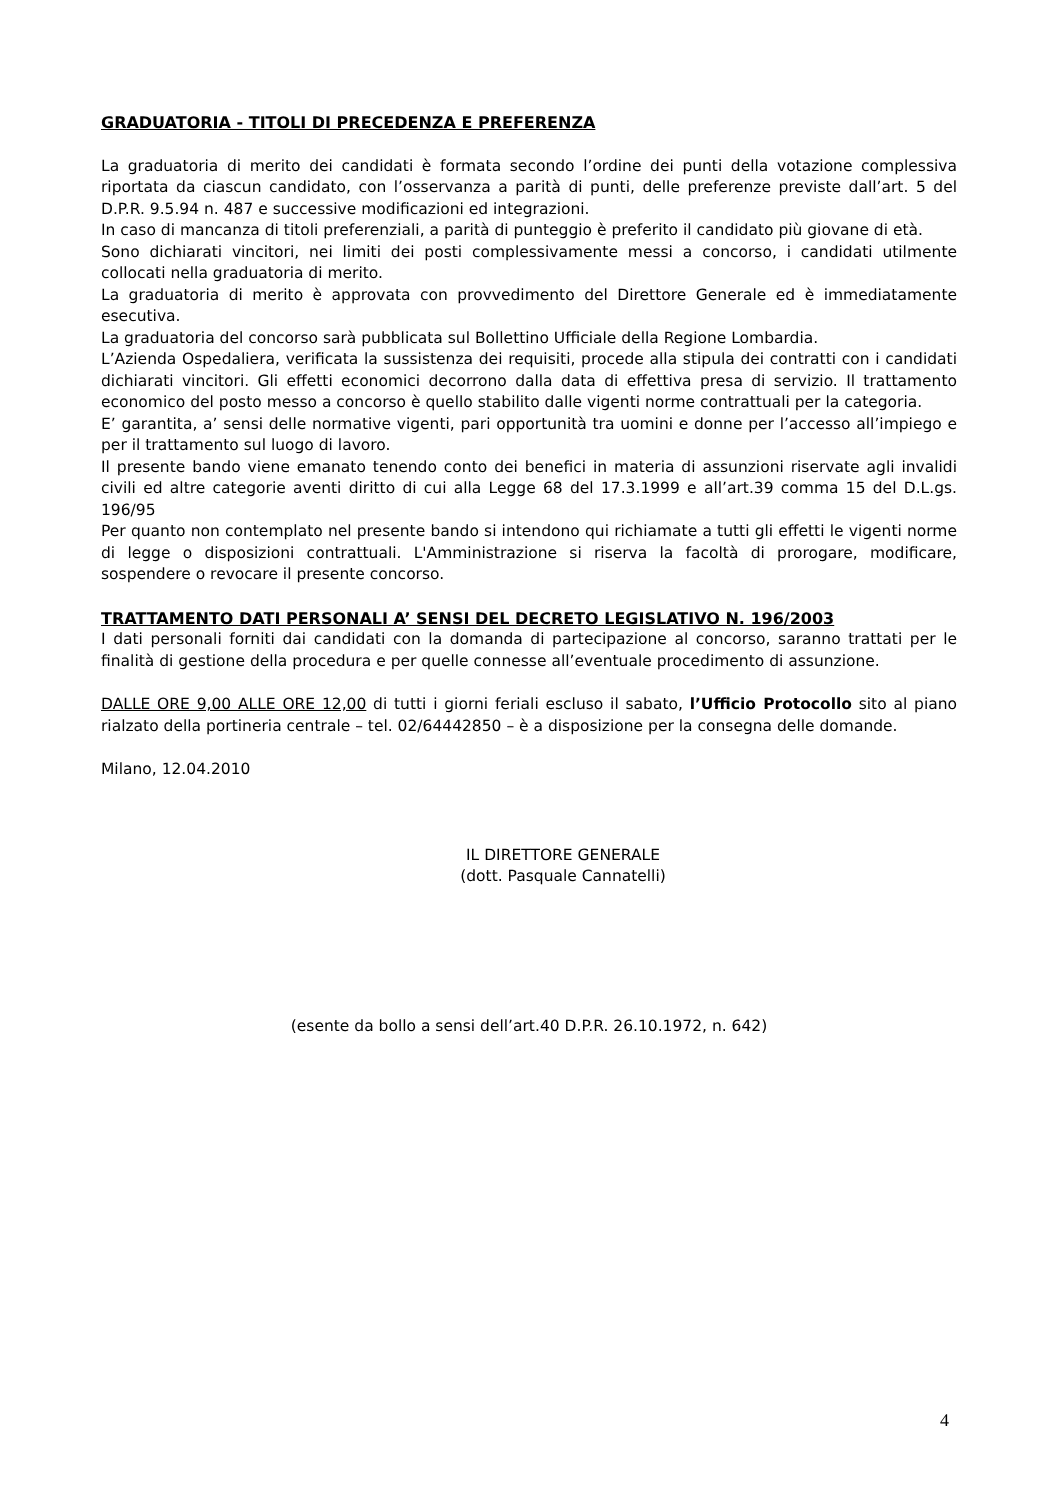GRADUATORIA - TITOLI DI PRECEDENZA E PREFERENZA
La graduatoria di merito dei candidati è formata secondo l’ordine dei punti della votazione complessiva riportata da ciascun candidato, con l’osservanza a parità di punti, delle preferenze previste dall’art. 5 del D.P.R. 9.5.94 n. 487 e successive modificazioni ed integrazioni.
In caso di mancanza di titoli preferenziali, a parità di punteggio è preferito il candidato più giovane di età.
Sono dichiarati vincitori, nei limiti dei posti complessivamente messi a concorso, i candidati utilmente collocati nella graduatoria di merito.
La graduatoria di merito è approvata con provvedimento del Direttore Generale ed è immediatamente esecutiva.
La graduatoria del concorso sarà pubblicata sul Bollettino Ufficiale della Regione Lombardia.
L’Azienda Ospedaliera, verificata la sussistenza dei requisiti, procede alla stipula dei contratti con i candidati dichiarati vincitori. Gli effetti economici decorrono dalla data di effettiva presa di servizio. Il trattamento economico del posto messo a concorso è quello stabilito dalle vigenti norme contrattuali per la categoria.
E’ garantita, a’ sensi delle normative vigenti, pari opportunità tra uomini e donne per l’accesso all’impiego e per il trattamento sul luogo di lavoro.
Il presente bando viene emanato tenendo conto dei benefici in materia di assunzioni riservate agli invalidi civili ed altre categorie aventi diritto di cui alla Legge 68 del 17.3.1999 e all’art.39 comma 15 del D.L.gs. 196/95
Per quanto non contemplato nel presente bando si intendono qui richiamate a tutti gli effetti le vigenti norme di legge o disposizioni contrattuali. L'Amministrazione si riserva la facoltà di prorogare, modificare, sospendere o revocare il presente concorso.
TRATTAMENTO DATI PERSONALI A’ SENSI DEL DECRETO LEGISLATIVO N. 196/2003
I dati personali forniti dai candidati con la domanda di partecipazione al concorso, saranno trattati per le finalità di gestione della procedura e per quelle connesse all’eventuale procedimento di assunzione.
DALLE ORE 9,00 ALLE ORE 12,00 di tutti i giorni feriali escluso il sabato, l’Ufficio Protocollo sito al piano rialzato della portineria centrale – tel. 02/64442850 – è a disposizione per la consegna delle domande.
Milano, 12.04.2010
IL DIRETTORE GENERALE
(dott. Pasquale Cannatelli)
(esente da bollo a sensi dell’art.40 D.P.R. 26.10.1972, n. 642)
4